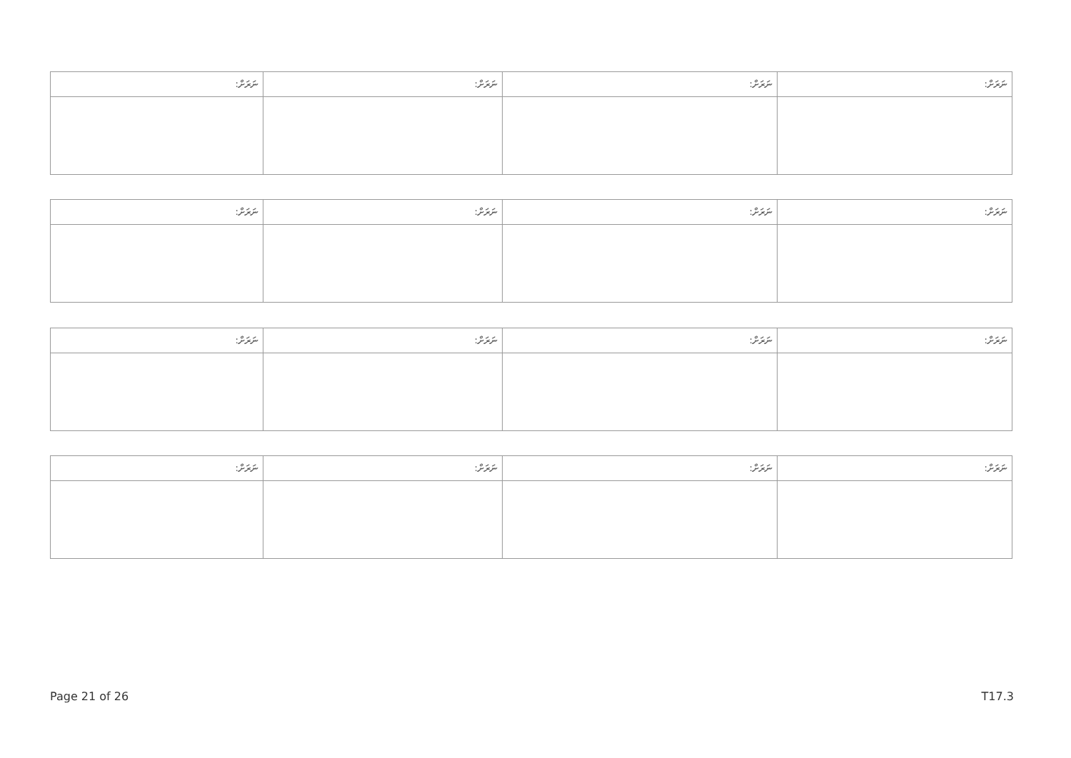| ނަރަށް: | ނަރަށް: | ނަރަށް: | ނަރަށް: |
| --- | --- | --- | --- |
| ނަރަށް: | ނަރަށް: | ނަރަށް: | ނަރަށް: |
| --- | --- | --- | --- |
| ނަރަށް: | ނަރަށް: | ނަރަށް: | ނަރަށް: |
| --- | --- | --- | --- |
| ނަރަށް: | ނަރަށް: | ނަރަށް: | ނަރަށް: |
| --- | --- | --- | --- |
Page 21 of 26 T17.3